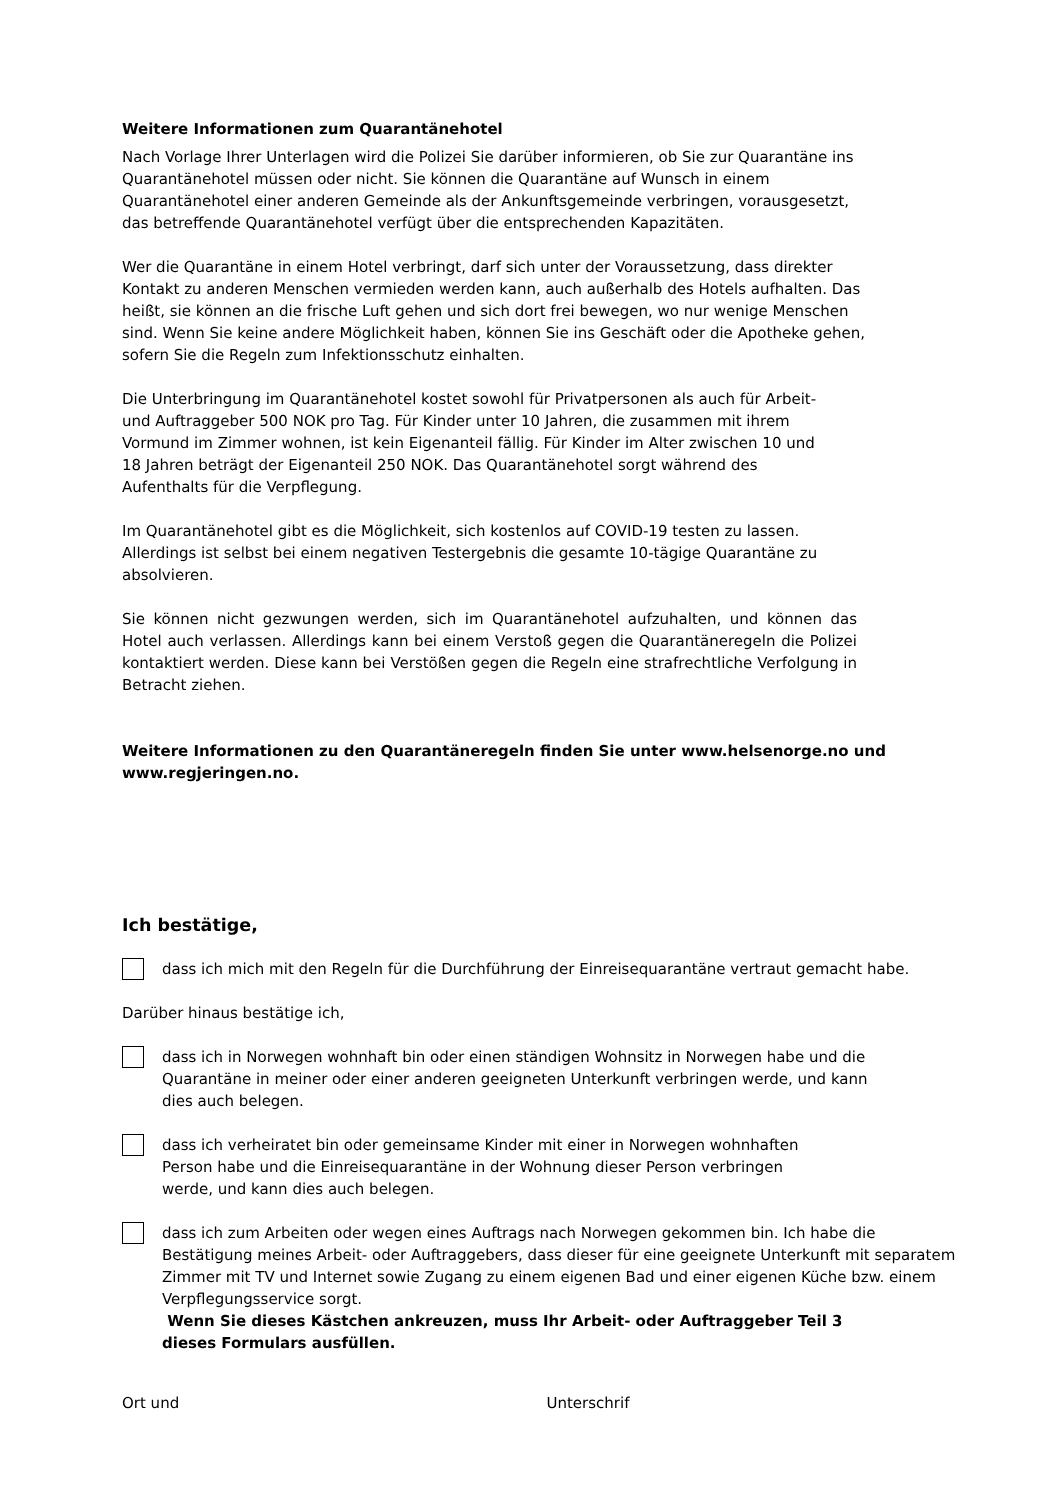Weitere Informationen zum Quarantänehotel
Nach Vorlage Ihrer Unterlagen wird die Polizei Sie darüber informieren, ob Sie zur Quarantäne ins
Quarantänehotel müssen oder nicht. Sie können die Quarantäne auf Wunsch in einem
Quarantänehotel einer anderen Gemeinde als der Ankunftsgemeinde verbringen, vorausgesetzt,
das betreffende Quarantänehotel verfügt über die entsprechenden Kapazitäten.
Wer die Quarantäne in einem Hotel verbringt, darf sich unter der Voraussetzung, dass direkter
Kontakt zu anderen Menschen vermieden werden kann, auch außerhalb des Hotels aufhalten. Das
heißt, sie können an die frische Luft gehen und sich dort frei bewegen, wo nur wenige Menschen
sind. Wenn Sie keine andere Möglichkeit haben, können Sie ins Geschäft oder die Apotheke gehen,
sofern Sie die Regeln zum Infektionsschutz einhalten.
Die Unterbringung im Quarantänehotel kostet sowohl für Privatpersonen als auch für Arbeit-
und Auftraggeber 500 NOK pro Tag. Für Kinder unter 10 Jahren, die zusammen mit ihrem
Vormund im Zimmer wohnen, ist kein Eigenanteil fällig. Für Kinder im Alter zwischen 10 und
18 Jahren beträgt der Eigenanteil 250 NOK. Das Quarantänehotel sorgt während des
Aufenthalts für die Verpflegung.
Im Quarantänehotel gibt es die Möglichkeit, sich kostenlos auf COVID-19 testen zu lassen.
Allerdings ist selbst bei einem negativen Testergebnis die gesamte 10-tägige Quarantäne zu
absolvieren.
Sie können nicht gezwungen werden, sich im Quarantänehotel aufzuhalten, und können das Hotel auch verlassen. Allerdings kann bei einem Verstoß gegen die Quarantäneregeln die Polizei kontaktiert werden. Diese kann bei Verstößen gegen die Regeln eine strafrechtliche Verfolgung in Betracht ziehen.
Weitere Informationen zu den Quarantäneregeln finden Sie unter www.helsenorge.no und
www.regjeringen.no.
Ich bestätige,
dass ich mich mit den Regeln für die Durchführung der Einreisequarantäne vertraut gemacht habe.
Darüber hinaus bestätige ich,
dass ich in Norwegen wohnhaft bin oder einen ständigen Wohnsitz in Norwegen habe und die
Quarantäne in meiner oder einer anderen geeigneten Unterkunft verbringen werde, und kann
dies auch belegen.
dass ich verheiratet bin oder gemeinsame Kinder mit einer in Norwegen wohnhaften
Person habe und die Einreisequarantäne in der Wohnung dieser Person verbringen
werde, und kann dies auch belegen.
dass ich zum Arbeiten oder wegen eines Auftrags nach Norwegen gekommen bin. Ich habe die
Bestätigung meines Arbeit- oder Auftraggebers, dass dieser für eine geeignete Unterkunft mit separatem
Zimmer mit TV und Internet sowie Zugang zu einem eigenen Bad und einer eigenen Küche bzw. einem
Verpflegungsservice sorgt.
Wenn Sie dieses Kästchen ankreuzen, muss Ihr Arbeit- oder Auftraggeber Teil 3
dieses Formulars ausfüllen.
Ort und Unterschrif